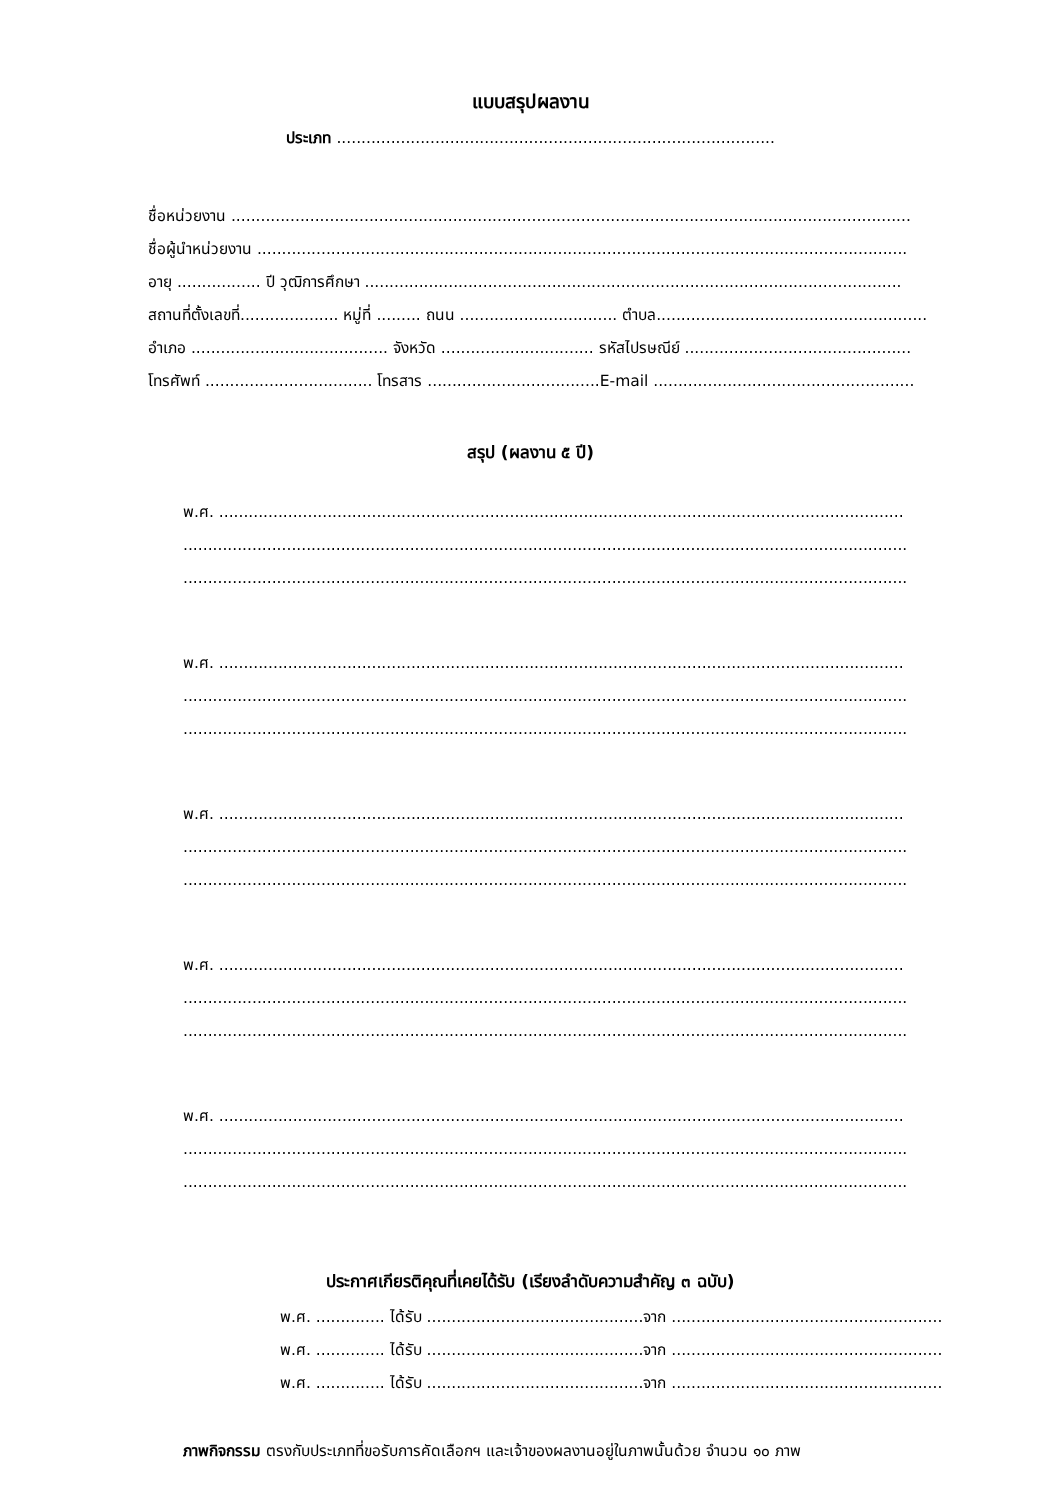แบบสรุปผลงาน
ประเภท .........................................................................................
ชื่อหน่วยงาน ..........................................................................................................................................
ชื่อผู้นำหน่วยงาน ....................................................................................................................................
อายุ ................. ปี วุฒิการศึกษา .............................................................................................................
สถานที่ตั้งเลขที่.................... หมู่ที่ ......... ถนน ................................ ตำบล.......................................................
อำเภอ ........................................ จังหวัด ............................... รหัสไปรษณีย์ ..............................................
โทรศัพท์ .................................. โทรสาร ...................................E-mail .....................................................
สรุป (ผลงาน ๕ ปี)
พ.ศ. ...........................................................................................................................................
...................................................................................................................................................
...................................................................................................................................................
พ.ศ. ...........................................................................................................................................
...................................................................................................................................................
...................................................................................................................................................
พ.ศ. ...........................................................................................................................................
...................................................................................................................................................
...................................................................................................................................................
พ.ศ. ...........................................................................................................................................
...................................................................................................................................................
...................................................................................................................................................
พ.ศ. ...........................................................................................................................................
...................................................................................................................................................
...................................................................................................................................................
ประกาศเกียรติคุณที่เคยได้รับ (เรียงลำดับความสำคัญ ๓ ฉบับ)
พ.ศ. .............. ได้รับ ............................................จาก .......................................................
พ.ศ. .............. ได้รับ ............................................จาก .......................................................
พ.ศ. .............. ได้รับ ............................................จาก .......................................................
ภาพกิจกรรม ตรงกับประเภทที่ขอรับการคัดเลือกฯ และเจ้าของผลงานอยู่ในภาพนั้นด้วย จำนวน ๑๐ ภาพ